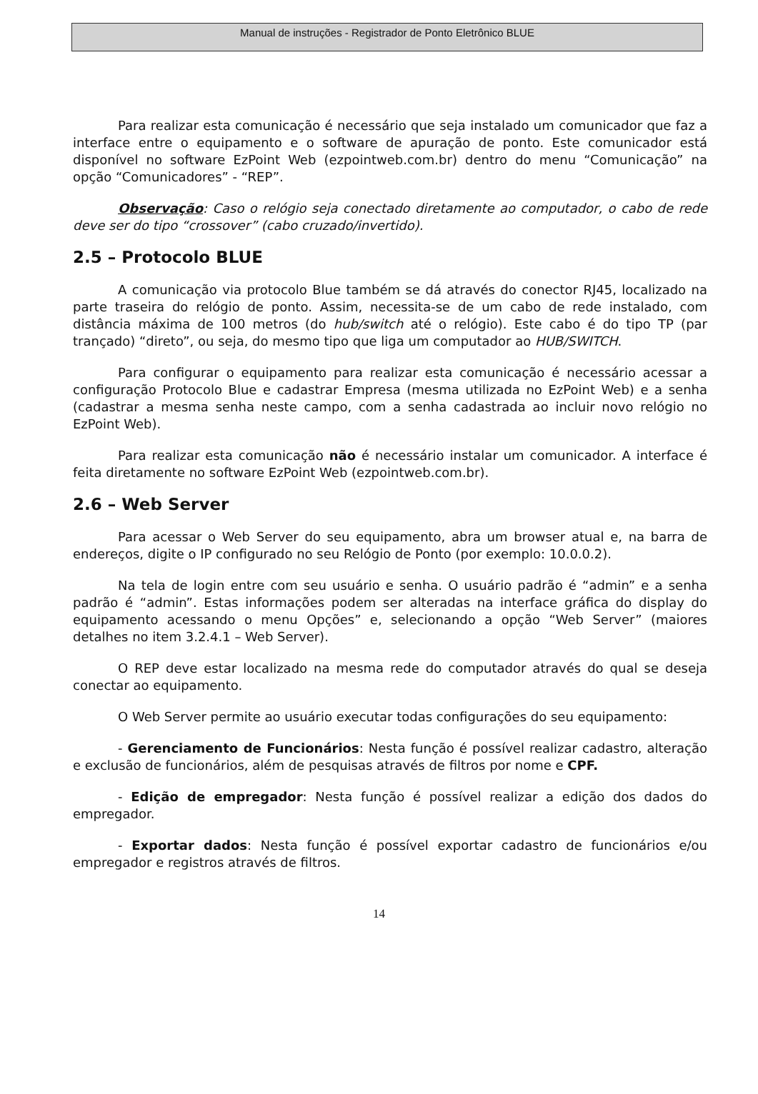Manual de instruções - Registrador de Ponto Eletrônico BLUE
Para realizar esta comunicação é necessário que seja instalado um comunicador que faz a interface entre o equipamento e o software de apuração de ponto. Este comunicador está disponível no software EzPoint Web (ezpointweb.com.br) dentro do menu “Comunicação” na opção “Comunicadores” - “REP”.
Observação: Caso o relógio seja conectado diretamente ao computador, o cabo de rede deve ser do tipo “crossover” (cabo cruzado/invertido).
2.5 – Protocolo BLUE
A comunicação via protocolo Blue também se dá através do conector RJ45, localizado na parte traseira do relógio de ponto. Assim, necessita-se de um cabo de rede instalado, com distância máxima de 100 metros (do hub/switch até o relógio). Este cabo é do tipo TP (par trançado) “direto”, ou seja, do mesmo tipo que liga um computador ao HUB/SWITCH.
Para configurar o equipamento para realizar esta comunicação é necessário acessar a configuração Protocolo Blue e cadastrar Empresa (mesma utilizada no EzPoint Web) e a senha (cadastrar a mesma senha neste campo, com a senha cadastrada ao incluir novo relógio no EzPoint Web).
Para realizar esta comunicação não é necessário instalar um comunicador. A interface é feita diretamente no software EzPoint Web (ezpointweb.com.br).
2.6 – Web Server
Para acessar o Web Server do seu equipamento, abra um browser atual e, na barra de endereços, digite o IP configurado no seu Relógio de Ponto (por exemplo: 10.0.0.2).
Na tela de login entre com seu usuário e senha. O usuário padrão é “admin” e a senha padrão é “admin”. Estas informações podem ser alteradas na interface gráfica do display do equipamento acessando o menu Opções” e, selecionando a opção “Web Server” (maiores detalhes no item 3.2.4.1 – Web Server).
O REP deve estar localizado na mesma rede do computador através do qual se deseja conectar ao equipamento.
O Web Server permite ao usuário executar todas configurações do seu equipamento:
- Gerenciamento de Funcionários: Nesta função é possível realizar cadastro, alteração e exclusão de funcionários, além de pesquisas através de filtros por nome e CPF.
- Edição de empregador: Nesta função é possível realizar a edição dos dados do empregador.
- Exportar dados: Nesta função é possível exportar cadastro de funcionários e/ou empregador e registros através de filtros.
14